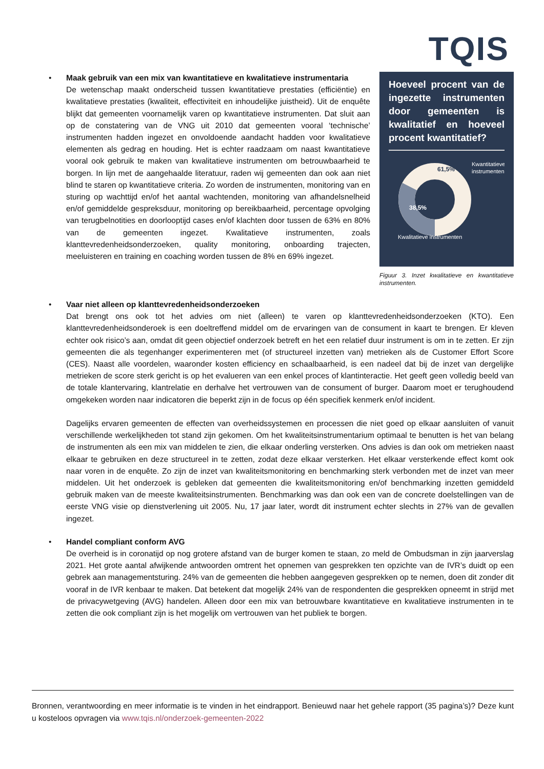TQIS
• Maak gebruik van een mix van kwantitatieve en kwalitatieve instrumentaria
De wetenschap maakt onderscheid tussen kwantitatieve prestaties (efficiëntie) en kwalitatieve prestaties (kwaliteit, effectiviteit en inhoudelijke juistheid). Uit de enquête blijkt dat gemeenten voornamelijk varen op kwantitatieve instrumenten. Dat sluit aan op de constatering van de VNG uit 2010 dat gemeenten vooral ‘technische’ instrumenten hadden ingezet en onvoldoende aandacht hadden voor kwalitatieve elementen als gedrag en houding. Het is echter raadzaam om naast kwantitatieve vooral ook gebruik te maken van kwalitatieve instrumenten om betrouwbaarheid te borgen. In lijn met de aangehaalde literatuur, raden wij gemeenten dan ook aan niet blind te staren op kwantitatieve criteria. Zo worden de instrumenten, monitoring van en sturing op wachttijd en/of het aantal wachtenden, monitoring van afhandelsnelheid en/of gemiddelde gespreksduur, monitoring op bereikbaarheid, percentage opvolging van terugbelnotities en doorlooptijd cases en/of klachten door tussen de 63% en 80% van de gemeenten ingezet. Kwalitatieve instrumenten, zoals klanttevredenheidsonderzoeken, quality monitoring, onboarding trajecten, meeluisteren en training en coaching worden tussen de 8% en 69% ingezet.
Hoeveel procent van de ingezette instrumenten door gemeenten is kwalitatief en hoeveel procent kwantitatief?
61,5%
38,5%
Kwantitatieve
instrumenten
Kwalitatieve instrumenten
Figuur 3. Inzet kwalitatieve en kwantitatieve instrumenten.
• Vaar niet alleen op klanttevredenheidsonderzoeken
Dat brengt ons ook tot het advies om niet (alleen) te varen op klanttevredenheidsonderzoeken (KTO). Een klanttevredenheidsonderoek is een doeltreffend middel om de ervaringen van de consument in kaart te brengen. Er kleven echter ook risico’s aan, omdat dit geen objectief onderzoek betreft en het een relatief duur instrument is om in te zetten. Er zijn gemeenten die als tegenhanger experimenteren met (of structureel inzetten van) metrieken als de Customer Effort Score (CES). Naast alle voordelen, waaronder kosten efficiency en schaalbaarheid, is een nadeel dat bij de inzet van dergelijke metrieken de score sterk gericht is op het evalueren van een enkel proces of klantinteractie. Het geeft geen volledig beeld van de totale klantervaring, klantrelatie en derhalve het vertrouwen van de consument of burger. Daarom moet er terughoudend omgekeken worden naar indicatoren die beperkt zijn in de focus op één specifiek kenmerk en/of incident.
Dagelijks ervaren gemeenten de effecten van overheidssystemen en processen die niet goed op elkaar aansluiten of vanuit verschillende werkelijkheden tot stand zijn gekomen. Om het kwaliteitsinstrumentarium optimaal te benutten is het van belang de instrumenten als een mix van middelen te zien, die elkaar onderling versterken. Ons advies is dan ook om metrieken naast elkaar te gebruiken en deze structureel in te zetten, zodat deze elkaar versterken. Het elkaar versterkende effect komt ook naar voren in de enquête. Zo zijn de inzet van kwaliteitsmonitoring en benchmarking sterk verbonden met de inzet van meer middelen. Uit het onderzoek is gebleken dat gemeenten die kwaliteitsmonitoring en/of benchmarking inzetten gemiddeld gebruik maken van de meeste kwaliteitsinstrumenten. Benchmarking was dan ook een van de concrete doelstellingen van de eerste VNG visie op dienstverlening uit 2005. Nu, 17 jaar later, wordt dit instrument echter slechts in 27% van de gevallen ingezet.
• Handel compliant conform AVG
De overheid is in coronatijd op nog grotere afstand van de burger komen te staan, zo meld de Ombudsman in zijn jaarverslag 2021. Het grote aantal afwijkende antwoorden omtrent het opnemen van gesprekken ten opzichte van de IVR’s duidt op een gebrek aan managementsturing. 24% van de gemeenten die hebben aangegeven gesprekken op te nemen, doen dit zonder dit vooraf in de IVR kenbaar te maken. Dat betekent dat mogelijk 24% van de respondenten die gesprekken opneemt in strijd met de privacywetgeving (AVG) handelen. Alleen door een mix van betrouwbare kwantitatieve en kwalitatieve instrumenten in te zetten die ook compliant zijn is het mogelijk om vertrouwen van het publiek te borgen.
Bronnen, verantwoording en meer informatie is te vinden in het eindrapport. Benieuwd naar het gehele rapport (35 pagina’s)? Deze kunt u kosteloos opvragen via www.tqis.nl/onderzoek-gemeenten-2022